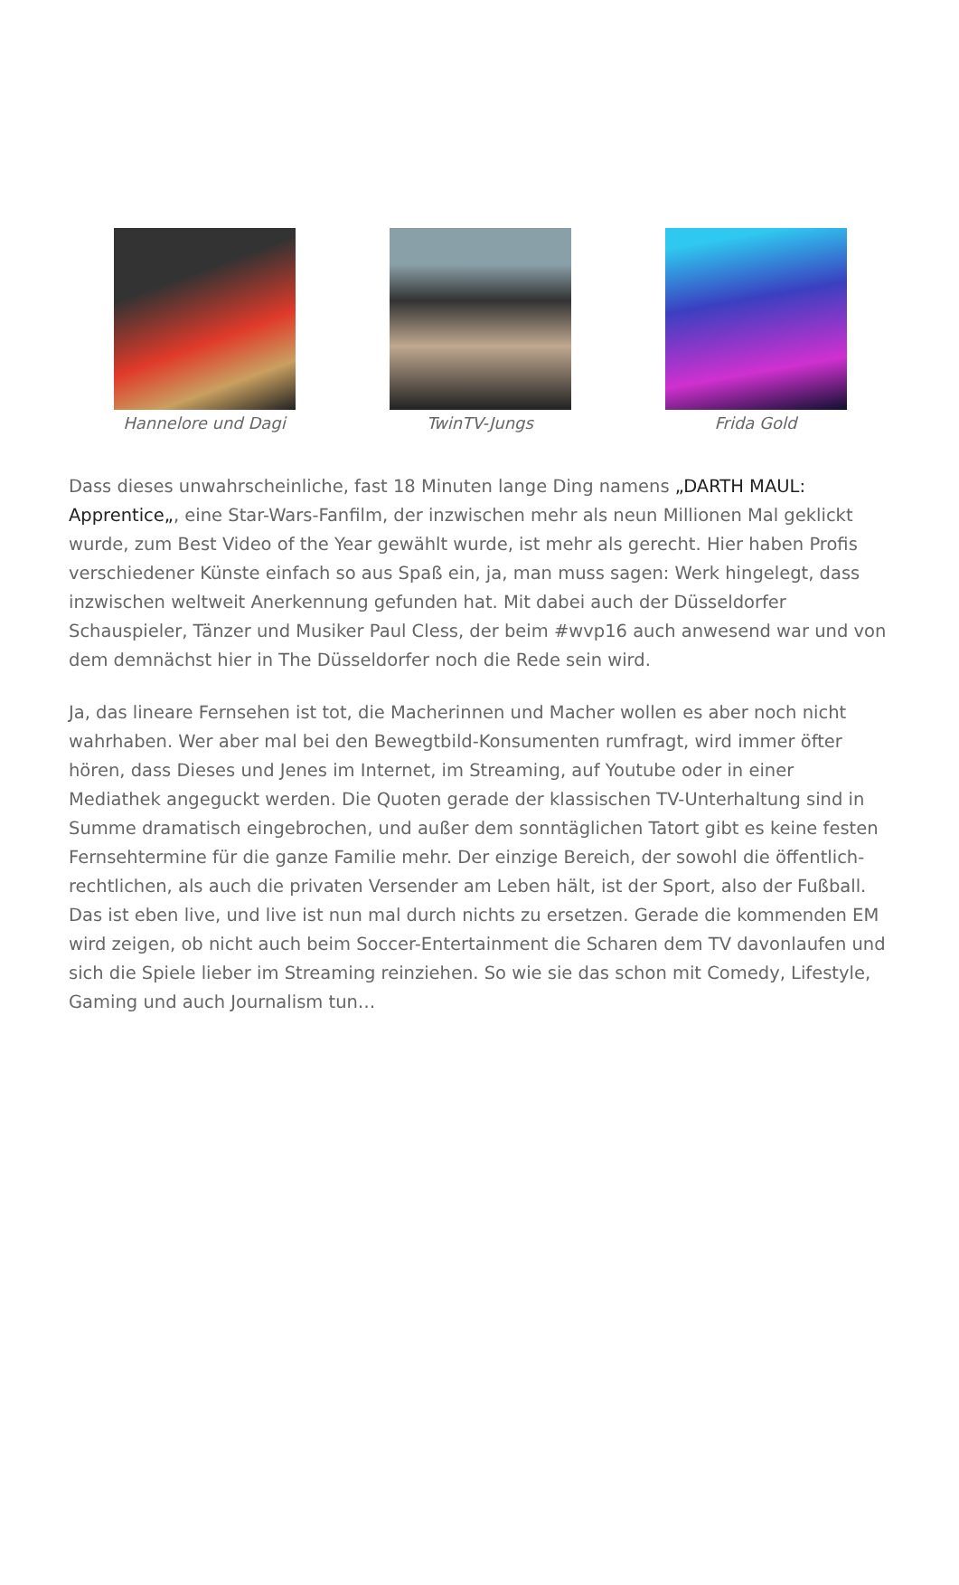Hannelore und Dagi TwinTV-Jungs Frida Gold
Dass dieses unwahrscheinliche, fast 18 Minuten lange Ding namens „DARTH MAUL: Apprentice„, eine Star-Wars-Fanfilm, der inzwischen mehr als neun Millionen Mal geklickt wurde, zum Best Video of the Year gewählt wurde, ist mehr als gerecht. Hier haben Profis verschiedener Künste einfach so aus Spaß ein, ja, man muss sagen: Werk hingelegt, dass inzwischen weltweit Anerkennung gefunden hat. Mit dabei auch der Düsseldorfer Schauspieler, Tänzer und Musiker Paul Cless, der beim #wvp16 auch anwesend war und von dem demnächst hier in The Düsseldorfer noch die Rede sein wird.
Ja, das lineare Fernsehen ist tot, die Macherinnen und Macher wollen es aber noch nicht wahrhaben. Wer aber mal bei den Bewegtbild-Konsumenten rumfragt, wird immer öfter hören, dass Dieses und Jenes im Internet, im Streaming, auf Youtube oder in einer Mediathek angeguckt werden. Die Quoten gerade der klassischen TV-Unterhaltung sind in Summe dramatisch eingebrochen, und außer dem sonntäglichen Tatort gibt es keine festen Fernsehtermine für die ganze Familie mehr. Der einzige Bereich, der sowohl die öffentlich-rechtlichen, als auch die privaten Versender am Leben hält, ist der Sport, also der Fußball. Das ist eben live, und live ist nun mal durch nichts zu ersetzen. Gerade die kommenden EM wird zeigen, ob nicht auch beim Soccer-Entertainment die Scharen dem TV davonlaufen und sich die Spiele lieber im Streaming reinziehen. So wie sie das schon mit Comedy, Lifestyle, Gaming und auch Journalism tun…